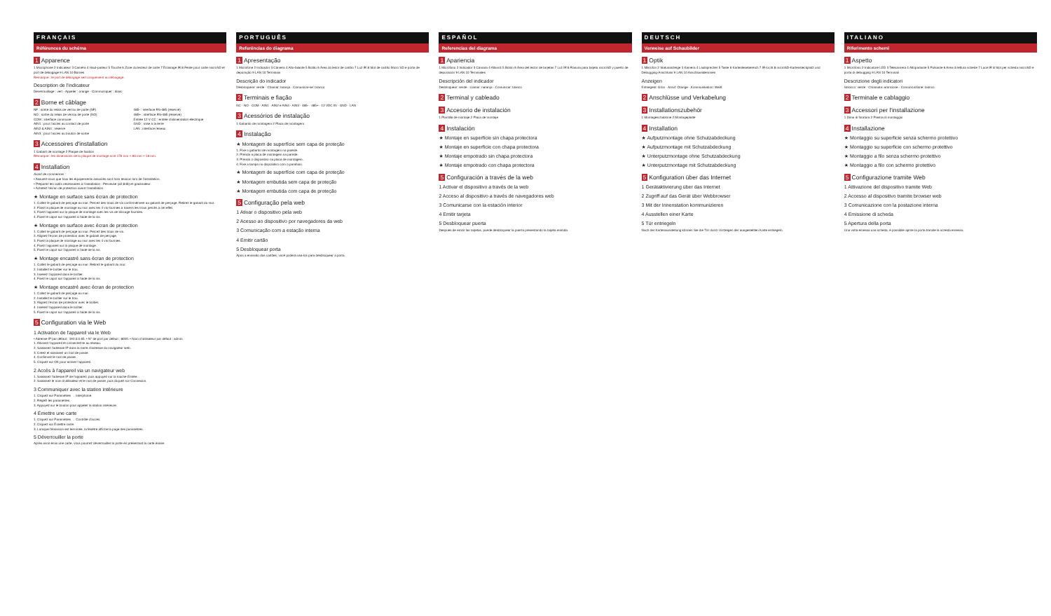FRANÇAIS
Références du schéma
1 Apparence
1 Microphone 2 Indicateur 3 Caméra 4 Haut-parleur 5 Touche 6 Zone du lecteur de carte 7 Éclairage IR 8 Fente pour carte microSD et port de débogage 9 LAN 10 Bornes
Remarque : le port de débogage sert uniquement au débogage.
Description de l'indicateur
Déverrouillage : vert · Appeler : orange · Communiquer : blanc
2 Borne et câblage
NF : sortie du relais de verrou de porte (NF)
NO : sortie du relais de verrou de porte (NO)
COM : interface commune
AIN1 : pour l'accès au contact de porte
AIN2 & AIN4 : réservé
AIN3 : pour l'accès au bouton de sortie
485- : interface RS-485 (réservé)
485+ : interface RS-485 (réservé)
Entrée 12 V CC : entrée d'alimentation électrique
GND : mise à la terre
LAN : interface réseau
3 Accessoires d'installation
1 Gabarit de montage 2 Plaque de fixation
Remarque : les dimensions de la plaque de montage sont 176 mm × 86 mm × 18 mm.
4 Installation
Avant de commencer :
• Assurez-vous que tous les équipements associés sont hors tension lors de l'installation.
• Préparez les outils nécessaires à l'installation : Perceuse (ø2,846) et gradinateur.
• Achetez l'écran de protection avant l'installation.
★ Montage en surface sans écran de protection
1. Collez le gabarit de perçage au mur. Percez des trous de vis conformément au gabarit de perçage. Retirez le gabarit du mur.
2. Fixez la plaque de montage au mur avec les 4 vis fournies à travers les trous percés à cet effet.
3. Fixez l'appareil sur la plaque de montage avec les vis de blocage fournies.
4. Fixez le capot sur l'appareil à l'aide de la vis.
★ Montage en surface avec écran de protection
1. Collez le gabarit de perçage au mur. Percez des trous de vis.
2. Alignez l'écran de protection avec le gabarit de perçage.
3. Fixez la plaque de montage au mur avec les 4 vis fournies.
4. Fixez l'appareil sur la plaque de montage.
5. Fixez le capot sur l'appareil à l'aide de la vis.
★ Montage encastré sans écran de protection
1. Collez le gabarit de perçage au mur. Retirez le gabarit du mur.
2. Installez le boîtier sur le trou.
3. Insérez l'appareil dans le boîtier.
4. Fixez le capot sur l'appareil à l'aide de la vis.
★ Montage encastré avec écran de protection
1. Collez le gabarit de perçage au mur.
2. Installez le boîtier sur le trou.
3. Alignez l'écran de protection avec le boîtier.
4. Insérez l'appareil dans le boîtier.
5. Fixez le capot sur l'appareil à l'aide de la vis.
5 Configuration via le Web
1 Activation de l'appareil via le Web
• Adresse IP par défaut : 192.0.0.65. • N° de port par défaut : 8000. • Nom d'utilisateur par défaut : admin.
1. Allumez l'appareil et connectez-le au réseau.
2. Saisissez l'adresse IP dans la barre d'adresse du navigateur web.
3. Créez et saisissez un mot de passe.
4. Confirmez le mot de passe.
5. Cliquez sur OK pour activer l'appareil.
2 Accès à l'appareil via un navigateur web
1. Saisissez l'adresse IP de l'appareil, puis appuyez sur la touche Entrée.
2. Saisissez le nom d'utilisateur et le mot de passe, puis cliquez sur Connexion.
3 Communiquer avec la station intérieure
1. Cliquez sur Paramètres → Interphone.
2. Réglez les paramètres.
3. Appuyez sur le bouton pour appeler la station intérieure.
4 Émettre une carte
1. Cliquez sur Paramètres → Contrôle d'accès.
2. Cliquez sur Émettre carte.
3. Lorsque l'émission est terminée, la fenêtre affiche la page des paramètres.
5 Déverrouiller la porte
Après avoir émis une carte, vous pourrez déverrouiller la porte en présentant la carte émise.
PORTUGUÊS
Referências do diagrama
1 Apresentação
1 Microfone 2 Indicador 3 Câmera 4 Alto-falante 5 Botão 6 Área do leitor de cartão 7 Luz IR 8 Slot de cartão Micro SD e porta de depuração 9 LAN 10 Terminais
Descrição do indicador
Desbloquear: verde · Chamar: laranja · Comunicar-se: branco
2 Terminais e fiação
NC · NO · COM · AIN1 · AIN2 e AIN4 · AIN3 · 485- · 485+ · 12 VDC IN · GND · LAN
3 Acessórios de instalação
1 Gabarito de montagem 2 Placa de montagem
4 Instalação
★ Montagem de superfície sem capa de proteção
1. Fixe o gabarito de montagem na parede.
2. Prenda a placa de montagem na parede.
3. Prenda o dispositivo na placa de montagem.
4. Fixe a tampa no dispositivo com o parafuso.
★ Montagem de superfície com capa de proteção
★ Montagem embutida sem capa de proteção
★ Montagem embutida com capa de proteção
5 Configuração pela web
1 Ativar o dispositivo pela web
2 Acesso ao dispositivo por navegadores da web
3 Comunicação com a estação interna
4 Emitir cartão
5 Desbloquear porta
Após a emissão dos cartões, você poderá usá-los para desbloquear a porta.
ESPAÑOL
Referencias del diagrama
1 Apariencia
1 Micrófono 2 Indicador 3 Cámara 4 Altavoz 5 Botón 6 Área del lector de tarjetas 7 Luz IR 8 Ranura para tarjeta microSD y puerto de depuración 9 LAN 10 Terminales
Descripción del indicador
Desbloquear: verde · Llamar: naranja · Comunicar: blanco
2 Terminal y cableado
3 Accesorio de instalación
1 Plantilla de montaje 2 Placa de montaje
4 Instalación
★ Montaje en superficie sin chapa protectora
★ Montaje en superficie con chapa protectora
★ Montaje empotrado sin chapa protectora
★ Montaje empotrado con chapa protectora
5 Configuración a través de la web
1 Activar el dispositivo a través de la web
2 Acceso al dispositivo a través de navegadores web
3 Comunicarse con la estación interior
4 Emitir tarjeta
5 Desbloquear puerta
Después de emitir las tarjetas, puede desbloquear la puerta presentando la tarjeta emitida.
DEUTSCH
Verweise auf Schaubilder
1 Optik
1 Mikrofon 2 Statusanzeige 3 Kamera 4 Lautsprecher 5 Taste 6 Kartenlesebereich 7 IR-Licht 8 microSD-Kartensteckplatz und Debugging-Anschluss 9 LAN 10 Anschlussklemmen
Anzeigen
Entriegeln: Grün · Anruf: Orange · Kommunikation: Weiß
2 Anschlüsse und Verkabelung
3 Installationszubehör
1 Montageschablone 2 Montageplatte
4 Installation
★ Aufputzmontage ohne Schutzabdeckung
★ Aufputzmontage mit Schutzabdeckung
★ Unterputzmontage ohne Schutzabdeckung
★ Unterputzmontage mit Schutzabdeckung
5 Konfiguration über das Internet
1 Gerätaktivierung über das Internet
2 Zugriff auf das Gerät über Webbrowser
3 Mit der Innenstation kommunizieren
4 Ausstellen einer Karte
5 Tür entriegeln
Nach der Kartenausstellung können Sie die Tür durch Vorzeigen der ausgestellten Karte entriegeln.
ITALIANO
Riferimento schemi
1 Aspetto
1 Microfono 2 Indicatore LED 3 Telecamera 4 Altoparlante 5 Pulsante 6 Area di lettura schede 7 Luce IR 8 Slot per scheda microSD e porta di debugging 9 LAN 10 Terminali
Descrizione degli indicatori
Sblocco: verde · Chiamata: arancione · Comunicazione: bianco
2 Terminale e cablaggio
3 Accessori per l'installazione
1 Dima di foratura 2 Piastra di montaggio
4 Installazione
★ Montaggio su superficie senza schermo protettivo
★ Montaggio su superficie con schermo protettivo
★ Montaggio a filo senza schermo protettivo
★ Montaggio a filo con schermo protettivo
5 Configurazione tramite Web
1 Attivazione del dispositivo tramite Web
2 Accesso al dispositivo tramite browser web
3 Comunicazione con la postazione interna
4 Emissione di scheda
5 Apertura della porta
Una volta emessa una scheda, è possibile aprire la porta tramite la scheda emessa.